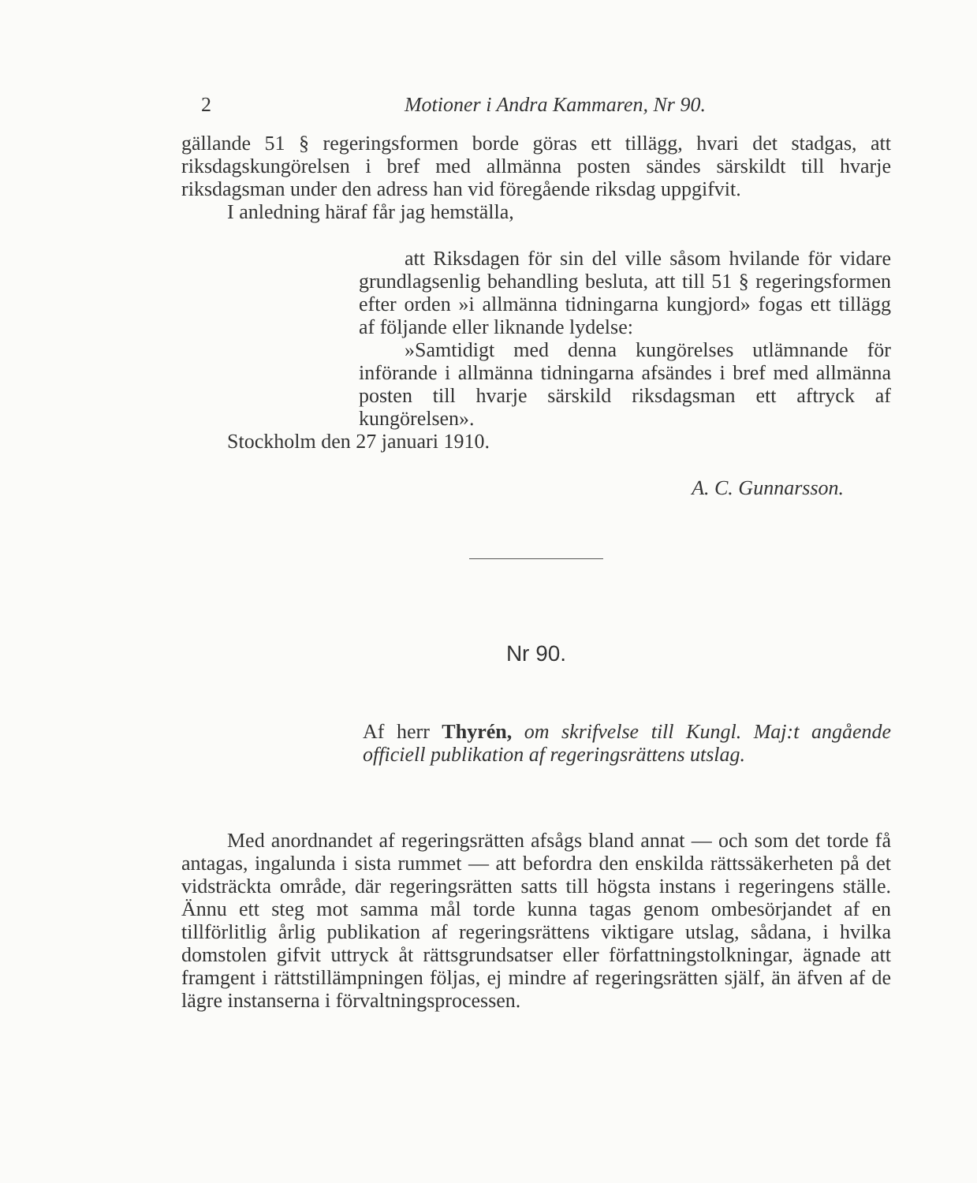2 Motioner i Andra Kammaren, Nr 90.
gällande 51 § regeringsformen borde göras ett tillägg, hvari det stadgas, att riksdagskungörelsen i bref med allmänna posten sändes särskildt till hvarje riksdagsman under den adress han vid föregående riksdag uppgifvit.
I anledning häraf får jag hemställa,
att Riksdagen för sin del ville såsom hvilande för vidare grundlagsenlig behandling besluta, att till 51 § regeringsformen efter orden »i allmänna tidningarna kungjord» fogas ett tillägg af följande eller liknande lydelse:
»Samtidigt med denna kungörelses utlämnande för införande i allmänna tidningarna afsändes i bref med allmänna posten till hvarje särskild riksdagsman ett aftryck af kungörelsen».
Stockholm den 27 januari 1910.
A. C. Gunnarsson.
Nr 90.
Af herr Thyrén, om skrifvelse till Kungl. Maj:t angående officiell publikation af regeringsrättens utslag.
Med anordnandet af regeringsrätten afsågs bland annat — och som det torde få antagas, ingalunda i sista rummet — att befordra den enskilda rättssäkerheten på det vidsträckta område, där regeringsrätten satts till högsta instans i regeringens ställe. Ännu ett steg mot samma mål torde kunna tagas genom ombesörjandet af en tillförlitlig årlig publikation af regeringsrättens viktigare utslag, sådana, i hvilka domstolen gifvit uttryck åt rättsgrundsatser eller författningstolkningar, ägnade att framgent i rättstillämpningen följas, ej mindre af regeringsrätten själf, än äfven af de lägre instanserna i förvaltningsprocessen.